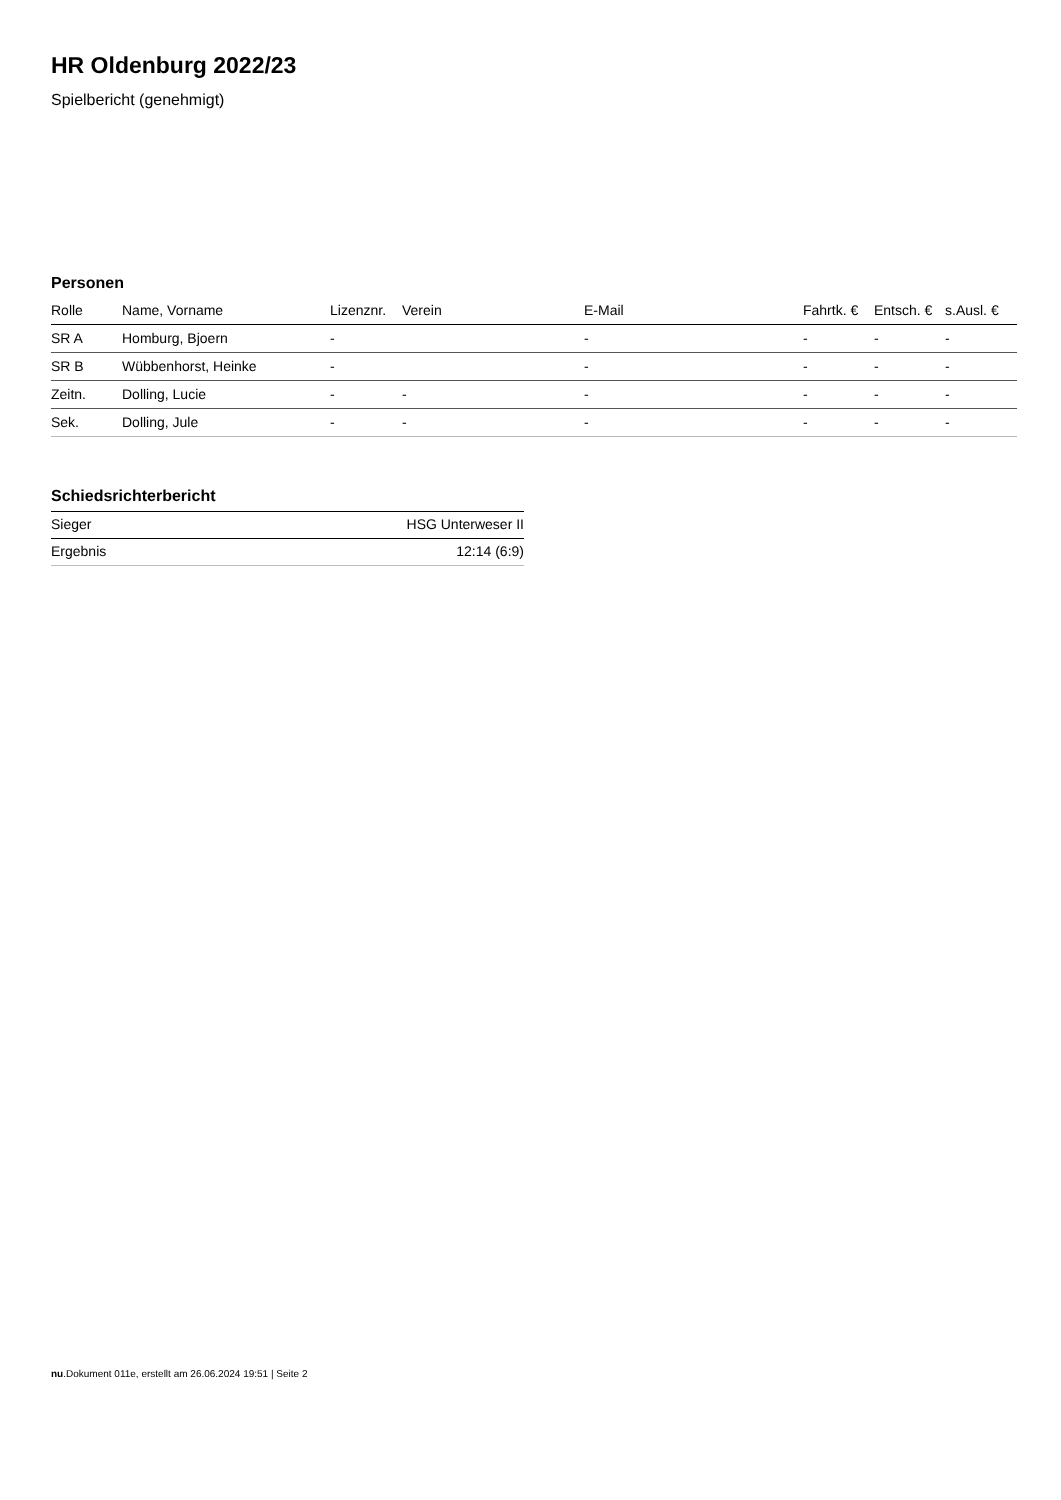HR Oldenburg 2022/23
Spielbericht (genehmigt)
Personen
| Rolle | Name, Vorname | Lizenznr. | Verein | E-Mail | Fahrtk. € | Entsch. € | s.Ausl. € |
| --- | --- | --- | --- | --- | --- | --- | --- |
| SR A | Homburg, Bjoern | - | | - | - | - | - |
| SR B | Wübbenhorst, Heinke | - | | - | - | - | - |
| Zeitn. | Dolling, Lucie | - | - | - | - | - | - |
| Sek. | Dolling, Jule | - | - | - | - | - | - |
Schiedsrichterbericht
| Sieger | HSG Unterweser II |
| Ergebnis | 12:14 (6:9) |
nu.Dokument 011e, erstellt am 26.06.2024 19:51 | Seite 2